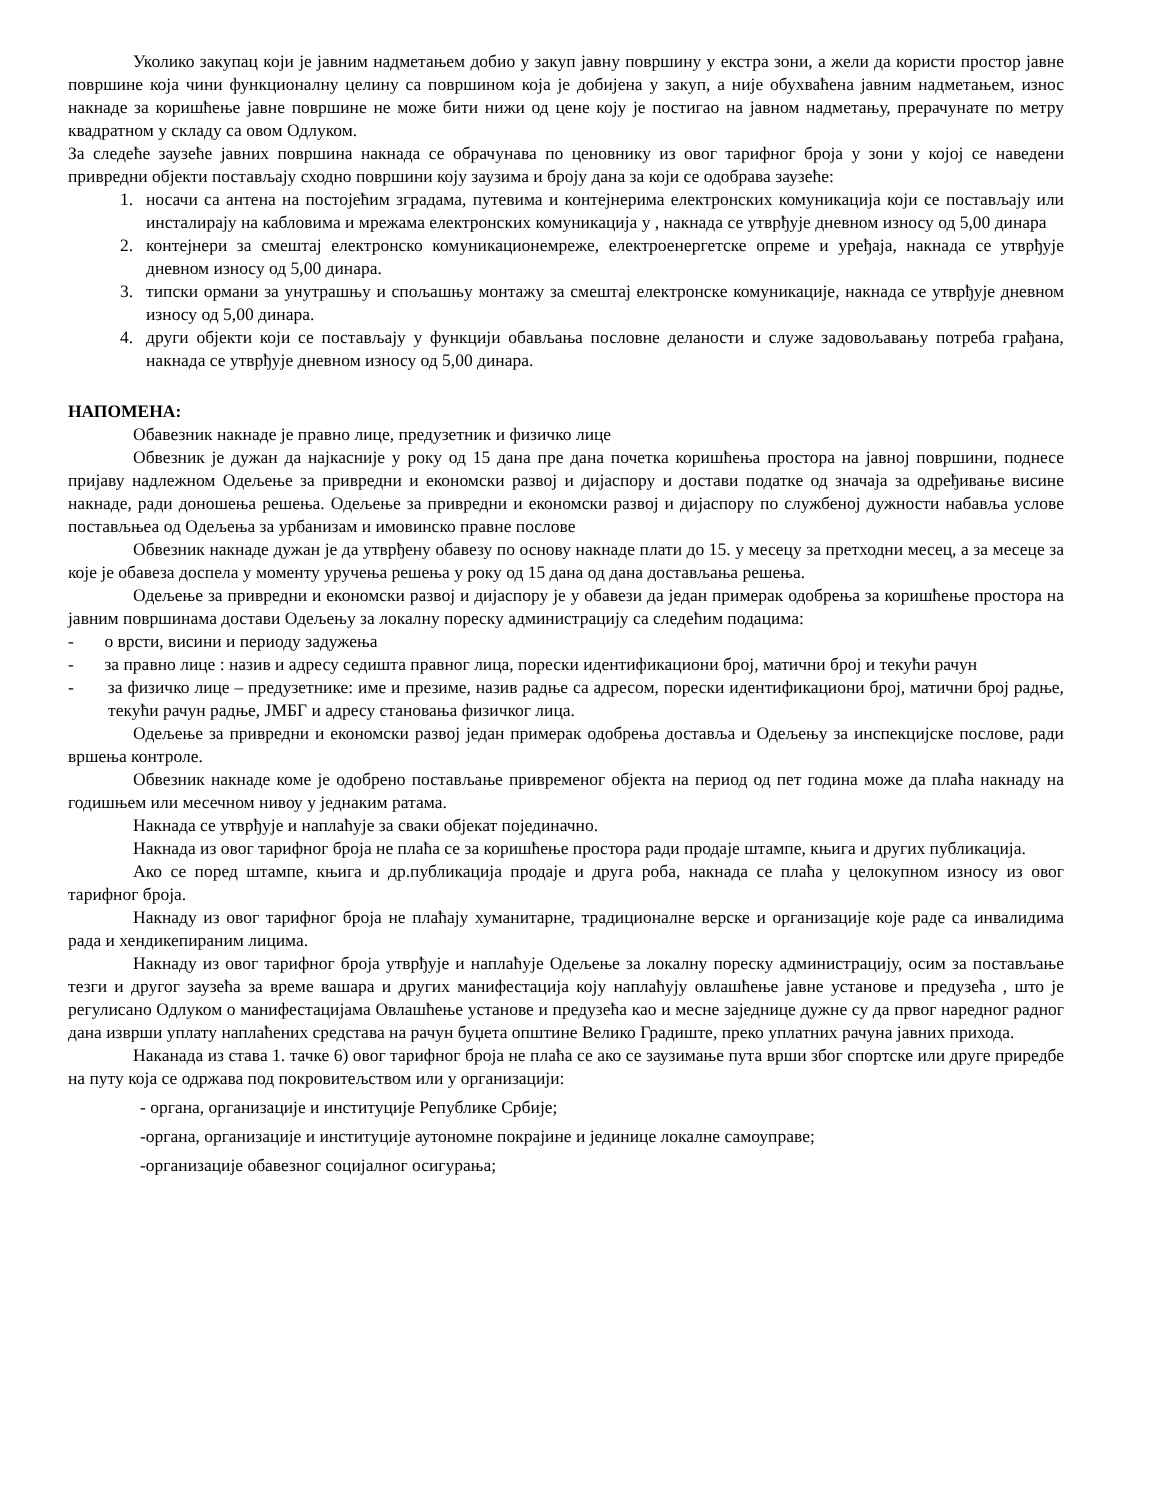Уколико закупац који је јавним надметањем добио у закуп јавну површину у екстра зони, а жели да користи простор јавне површине која чини функционалну целину са површином која је добијена у закуп, а није обухваћена јавним надметањем, износ накнаде за коришћење јавне површине не може бити нижи од цене коју је постигао на јавном надметању, прерачунате по метру квадратном у складу са овом Одлуком.
За следеће заузеће јавних површина накнада се обрачунава по ценовнику из овог тарифног броја у зони у којој се наведени привредни објекти постављају сходно површини коју заузима и броју дана за који се одобрава заузеће:
1. носачи са антена на постојећим зградама, путевима и контејнерима електронских комуникација који се постављају или инсталирају на кабловима и мрежама електронских комуникација у , накнада се утврђује дневном износу од 5,00 динара
2. контејнери за смештај електронско комуникационемреже, електроенергетске опреме и уређаја, накнада се утврђује дневном износу од 5,00 динара.
3. типски ормани за унутрашњу и спољашњу монтажу за смештај електронске комуникације, накнада се утврђује дневном износу од 5,00 динара.
4. други објекти који се постављају у функцији обављања пословне деланости и служе задовољавању потреба грађана, накнада се утврђује дневном износу од 5,00 динара.
НАПОМЕНА:
Обавезник накнаде је правно лице, предузетник и физичко лице
Обвезник је дужан да најкасније у року од 15 дана пре дана почетка коришћења простора на јавној површини, поднесе пријаву надлежном Одељење за привредни и економски развој и дијаспору и достави податке од значаја за одређивање висине накнаде, ради доношења решења. Одељење за привредни и економски развој и дијаспору по службеној дужности набавља услове постављњеа од Одељења за урбанизам и имовинско правне послове
Обвезник накнаде дужан је да утврђену обавезу по основу накнаде плати до 15. у месецу за претходни месец, а за месеце за које је обавеза доспела у моменту уручења решења у року од 15 дана од дана достављања решења.
Одељење за привредни и економски развој и дијаспору је у обавези да један примерак одобрења за коришћење простора на јавним површинама достави Одељењу за локалну пореску администрацију са следећим подацима:
- о врсти, висини и периоду задужења
- за правно лице : назив и адресу седишта правног лица, порески идентификациони број, матични број и текући рачун
- за физичко лице – предузетнике: име и презиме, назив радње са адресом, порески идентификациони број, матични број радње, текући рачун радње, ЈМБГ и адресу становања физичког лица.
Одељење за привредни и економски развој један примерак одобрења достављa и Одељењу за инспекцијске послове, ради вршења контроле.
Обвезник накнаде коме је одобрено постављање привременог објекта на период од пет година може да плаћа накнаду на годишњем или месечном нивоу у једнаким ратама.
Накнада се утврђује и наплаћује за сваки објекат појединачно.
Накнада из овог тарифног броја не плаћа се за коришћење простора ради продаје штампе, књига и других публикација.
Ако се поред штампе, књига и др.публикација продаје и друга роба, накнада се плаћа у целокупном износу из овог тарифног броја.
Накнаду из овог тарифног броја не плаћају хуманитарне, традиционалне верске и организације које раде са инвалидима рада и хендикепираним лицима.
Накнаду из овог тарифног броја утврђује и наплаћује Одељење за локалну пореску администрацију, осим за постављање тезги и другог заузећа за време вашара и других манифестација коју наплаћују овлашћење јавне установе и предузећа , што је регулисано Одлуком о манифестацијама Овлашћење установе и предузећа као и месне заједнице дужне су да првог наредног радног дана изврши уплату наплаћених средстава на рачун буџета општине Велико Градиште, преко уплатних рачуна јавних прихода.
Наканада из става 1. тачке 6) овог тарифног броја не плаћа се ако се заузимање пута врши због спортске или друге приредбе на путу која се одржава под покровитељством или у организацији:
- органа, организације и институције Републике Србије;
-органа, организације и институције аутономне покрајине и јединице локалне самоуправе;
-организације обавезног социјалног осигурања;